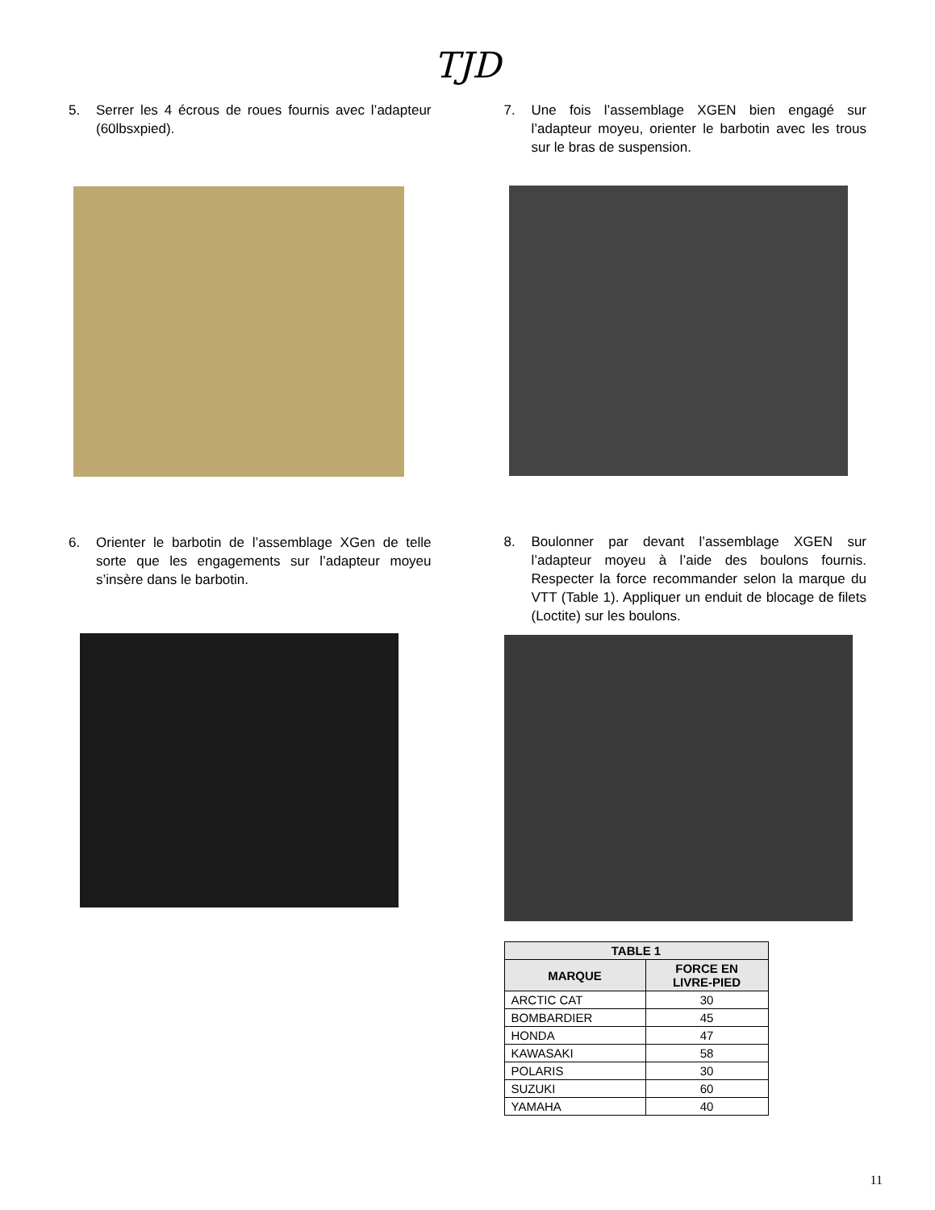TJD
5. Serrer les 4 écrous de roues fournis avec l’adapteur (60lbsxpied).
6. Orienter le barbotin de l’assemblage XGen de telle sorte que les engagements sur l’adapteur moyeu s’insère dans le barbotin.
7. Une fois l’assemblage XGEN bien engagé sur l’adapteur moyeu, orienter le barbotin avec les trous sur le bras de suspension.
8. Boulonner par devant l’assemblage XGEN sur l’adapteur moyeu à l’aide des boulons fournis. Respecter la force recommander selon la marque du VTT (Table 1). Appliquer un enduit de blocage de filets (Loctite) sur les boulons.
| TABLE 1 | |
| --- | --- |
| MARQUE | FORCE EN LIVRE-PIED |
| ARCTIC CAT | 30 |
| BOMBARDIER | 45 |
| HONDA | 47 |
| KAWASAKI | 58 |
| POLARIS | 30 |
| SUZUKI | 60 |
| YAMAHA | 40 |
11